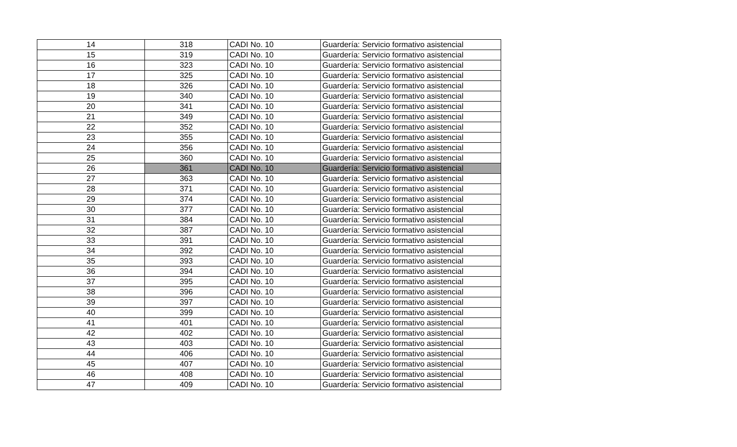| 14 | 318 | CADI No. 10 | Guardería: Servicio formativo asistencial |
| 15 | 319 | CADI No. 10 | Guardería: Servicio formativo asistencial |
| 16 | 323 | CADI No. 10 | Guardería: Servicio formativo asistencial |
| 17 | 325 | CADI No. 10 | Guardería: Servicio formativo asistencial |
| 18 | 326 | CADI No. 10 | Guardería: Servicio formativo asistencial |
| 19 | 340 | CADI No. 10 | Guardería: Servicio formativo asistencial |
| 20 | 341 | CADI No. 10 | Guardería: Servicio formativo asistencial |
| 21 | 349 | CADI No. 10 | Guardería: Servicio formativo asistencial |
| 22 | 352 | CADI No. 10 | Guardería: Servicio formativo asistencial |
| 23 | 355 | CADI No. 10 | Guardería: Servicio formativo asistencial |
| 24 | 356 | CADI No. 10 | Guardería: Servicio formativo asistencial |
| 25 | 360 | CADI No. 10 | Guardería: Servicio formativo asistencial |
| 26 | 361 | CADI No. 10 | Guardería: Servicio formativo asistencial |
| 27 | 363 | CADI No. 10 | Guardería: Servicio formativo asistencial |
| 28 | 371 | CADI No. 10 | Guardería: Servicio formativo asistencial |
| 29 | 374 | CADI No. 10 | Guardería: Servicio formativo asistencial |
| 30 | 377 | CADI No. 10 | Guardería: Servicio formativo asistencial |
| 31 | 384 | CADI No. 10 | Guardería: Servicio formativo asistencial |
| 32 | 387 | CADI No. 10 | Guardería: Servicio formativo asistencial |
| 33 | 391 | CADI No. 10 | Guardería: Servicio formativo asistencial |
| 34 | 392 | CADI No. 10 | Guardería: Servicio formativo asistencial |
| 35 | 393 | CADI No. 10 | Guardería: Servicio formativo asistencial |
| 36 | 394 | CADI No. 10 | Guardería: Servicio formativo asistencial |
| 37 | 395 | CADI No. 10 | Guardería: Servicio formativo asistencial |
| 38 | 396 | CADI No. 10 | Guardería: Servicio formativo asistencial |
| 39 | 397 | CADI No. 10 | Guardería: Servicio formativo asistencial |
| 40 | 399 | CADI No. 10 | Guardería: Servicio formativo asistencial |
| 41 | 401 | CADI No. 10 | Guardería: Servicio formativo asistencial |
| 42 | 402 | CADI No. 10 | Guardería: Servicio formativo asistencial |
| 43 | 403 | CADI No. 10 | Guardería: Servicio formativo asistencial |
| 44 | 406 | CADI No. 10 | Guardería: Servicio formativo asistencial |
| 45 | 407 | CADI No. 10 | Guardería: Servicio formativo asistencial |
| 46 | 408 | CADI No. 10 | Guardería: Servicio formativo asistencial |
| 47 | 409 | CADI No. 10 | Guardería: Servicio formativo asistencial |